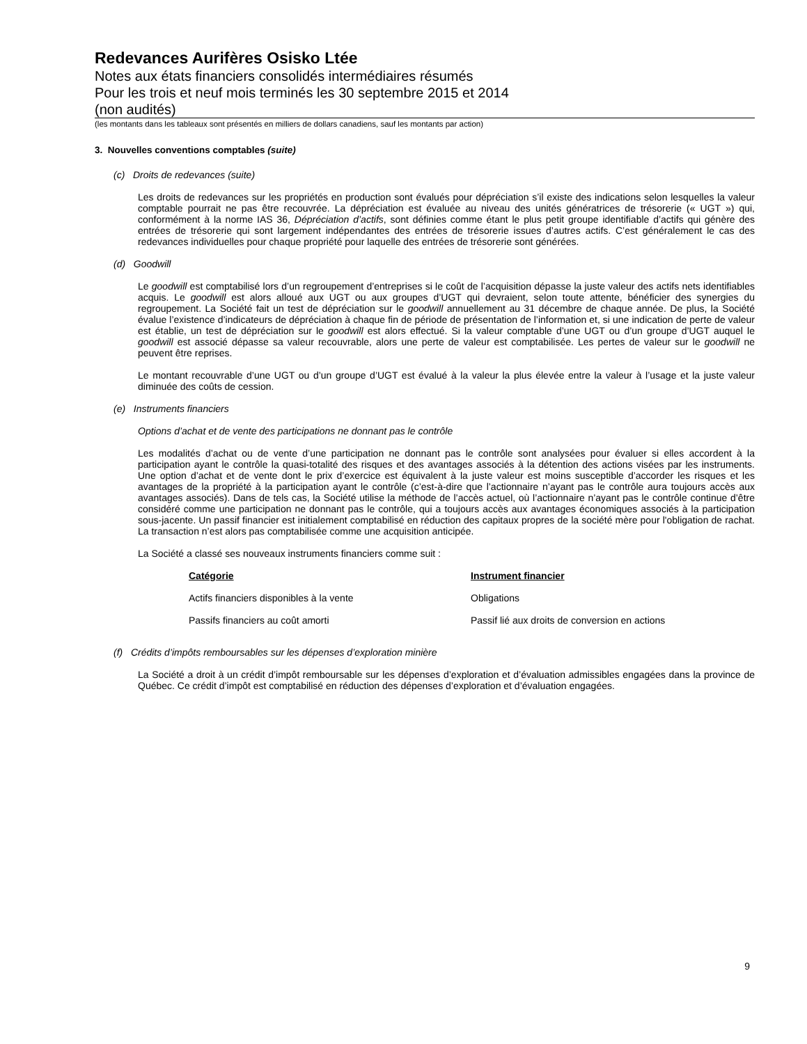Redevances Aurifères Osisko Ltée
Notes aux états financiers consolidés intermédiaires résumés
Pour les trois et neuf mois terminés les 30 septembre 2015 et 2014
(non audités)
(les montants dans les tableaux sont présentés en milliers de dollars canadiens, sauf les montants par action)
3. Nouvelles conventions comptables (suite)
(c) Droits de redevances (suite)
Les droits de redevances sur les propriétés en production sont évalués pour dépréciation s’il existe des indications selon lesquelles la valeur comptable pourrait ne pas être recouvrée. La dépréciation est évaluée au niveau des unités génératrices de trésorerie (« UGT ») qui, conformément à la norme IAS 36, Dépréciation d’actifs, sont définies comme étant le plus petit groupe identifiable d’actifs qui génère des entrées de trésorerie qui sont largement indépendantes des entrées de trésorerie issues d’autres actifs. C’est généralement le cas des redevances individuelles pour chaque propriété pour laquelle des entrées de trésorerie sont générées.
(d) Goodwill
Le goodwill est comptabilisé lors d’un regroupement d’entreprises si le coût de l’acquisition dépasse la juste valeur des actifs nets identifiables acquis. Le goodwill est alors alloué aux UGT ou aux groupes d’UGT qui devraient, selon toute attente, bénéficier des synergies du regroupement. La Société fait un test de dépréciation sur le goodwill annuellement au 31 décembre de chaque année. De plus, la Société évalue l’existence d’indicateurs de dépréciation à chaque fin de période de présentation de l’information et, si une indication de perte de valeur est établie, un test de dépréciation sur le goodwill est alors effectué. Si la valeur comptable d’une UGT ou d’un groupe d’UGT auquel le goodwill est associé dépasse sa valeur recouvrable, alors une perte de valeur est comptabilisée. Les pertes de valeur sur le goodwill ne peuvent être reprises.
Le montant recouvrable d’une UGT ou d’un groupe d’UGT est évalué à la valeur la plus élevée entre la valeur à l’usage et la juste valeur diminuée des coûts de cession.
(e) Instruments financiers
Options d’achat et de vente des participations ne donnant pas le contrôle
Les modalités d’achat ou de vente d’une participation ne donnant pas le contrôle sont analysées pour évaluer si elles accordent à la participation ayant le contrôle la quasi-totalité des risques et des avantages associés à la détention des actions visées par les instruments. Une option d’achat et de vente dont le prix d’exercice est équivalent à la juste valeur est moins susceptible d’accorder les risques et les avantages de la propriété à la participation ayant le contrôle (c’est-à-dire que l’actionnaire n’ayant pas le contrôle aura toujours accès aux avantages associés). Dans de tels cas, la Société utilise la méthode de l’accès actuel, où l’actionnaire n’ayant pas le contrôle continue d’être considéré comme une participation ne donnant pas le contrôle, qui a toujours accès aux avantages économiques associés à la participation sous-jacente. Un passif financier est initialement comptabilisé en réduction des capitaux propres de la société mère pour l'obligation de rachat. La transaction n’est alors pas comptabilisée comme une acquisition anticipée.
La Société a classé ses nouveaux instruments financiers comme suit :
| Catégorie | Instrument financier |
| --- | --- |
| Actifs financiers disponibles à la vente | Obligations |
| Passifs financiers au coût amorti | Passif lié aux droits de conversion en actions |
(f) Crédits d’impôts remboursables sur les dépenses d’exploration minière
La Société a droit à un crédit d’impôt remboursable sur les dépenses d’exploration et d’évaluation admissibles engagées dans la province de Québec. Ce crédit d’impôt est comptabilisé en réduction des dépenses d’exploration et d’évaluation engagées.
9